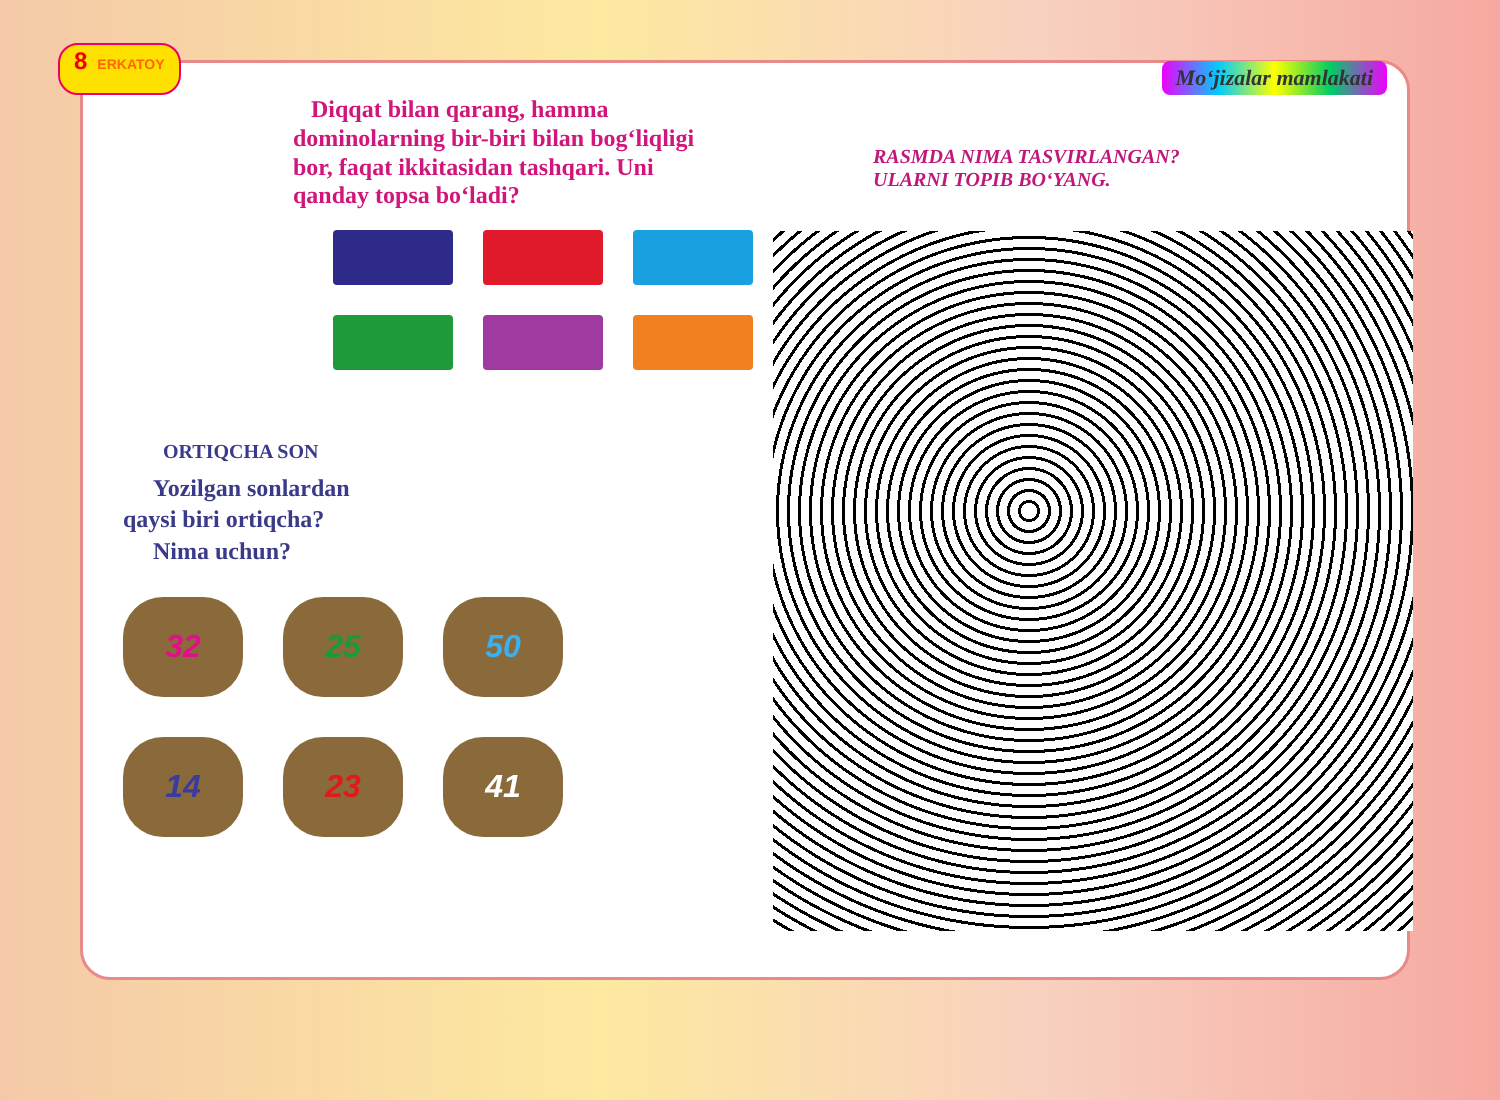8 ERKATOY
Mo‘jizalar mamlakati
Diqqat bilan qarang, hamma dominolarning bir-biri bilan bog‘liqligi bor, faqat ikkitasidan tashqari. Uni qanday topsa bo‘ladi?
ORTIQCHA SON
Yozilgan sonlardan
qaysi biri ortiqcha?
Nima uchun?
32
25
50
14
23
41
RASMDA NIMA TASVIRLANGAN?
ULARNI TOPIB BO‘YANG.